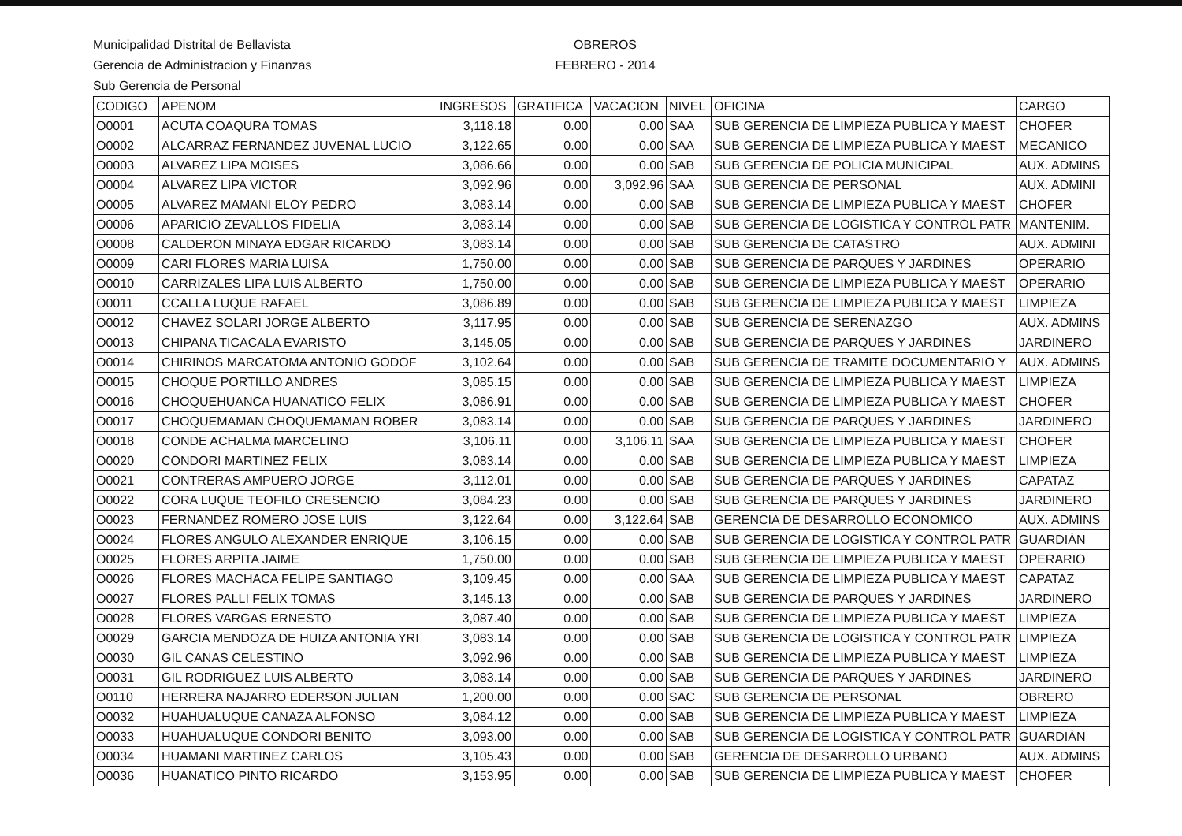Municipalidad Distrital de Bellavista
Gerencia de Administracion y Finanzas
Sub Gerencia de Personal
OBREROS
FEBRERO - 2014
| CODIGO | APENOM | INGRESOS | GRATIFICA | VACACION | NIVEL | OFICINA | CARGO |
| --- | --- | --- | --- | --- | --- | --- | --- |
| O0001 | ACUTA COAQURA TOMAS | 3,118.18 | 0.00 | 0.00 | SAA | SUB GERENCIA DE LIMPIEZA PUBLICA Y MAEST | CHOFER |
| O0002 | ALCARRAZ FERNANDEZ JUVENAL LUCIO | 3,122.65 | 0.00 | 0.00 | SAA | SUB GERENCIA DE LIMPIEZA PUBLICA Y MAEST | MECANICO |
| O0003 | ALVAREZ LIPA MOISES | 3,086.66 | 0.00 | 0.00 | SAB | SUB GERENCIA DE POLICIA MUNICIPAL | AUX. ADMINS |
| O0004 | ALVAREZ LIPA VICTOR | 3,092.96 | 0.00 | 3,092.96 | SAA | SUB GERENCIA DE PERSONAL | AUX. ADMINI |
| O0005 | ALVAREZ MAMANI ELOY PEDRO | 3,083.14 | 0.00 | 0.00 | SAB | SUB GERENCIA DE LIMPIEZA PUBLICA Y MAEST | CHOFER |
| O0006 | APARICIO ZEVALLOS FIDELIA | 3,083.14 | 0.00 | 0.00 | SAB | SUB GERENCIA DE LOGISTICA Y CONTROL PATR | MANTENIM. |
| O0008 | CALDERON MINAYA EDGAR RICARDO | 3,083.14 | 0.00 | 0.00 | SAB | SUB GERENCIA DE CATASTRO | AUX. ADMINI |
| O0009 | CARI FLORES MARIA LUISA | 1,750.00 | 0.00 | 0.00 | SAB | SUB GERENCIA DE PARQUES Y JARDINES | OPERARIO |
| O0010 | CARRIZALES LIPA LUIS ALBERTO | 1,750.00 | 0.00 | 0.00 | SAB | SUB GERENCIA DE LIMPIEZA PUBLICA Y MAEST | OPERARIO |
| O0011 | CCALLA LUQUE RAFAEL | 3,086.89 | 0.00 | 0.00 | SAB | SUB GERENCIA DE LIMPIEZA PUBLICA Y MAEST | LIMPIEZA |
| O0012 | CHAVEZ SOLARI JORGE ALBERTO | 3,117.95 | 0.00 | 0.00 | SAB | SUB GERENCIA DE SERENAZGO | AUX. ADMINS |
| O0013 | CHIPANA TICACALA EVARISTO | 3,145.05 | 0.00 | 0.00 | SAB | SUB GERENCIA DE PARQUES Y JARDINES | JARDINERO |
| O0014 | CHIRINOS MARCATOMA ANTONIO GODOF | 3,102.64 | 0.00 | 0.00 | SAB | SUB GERENCIA DE TRAMITE DOCUMENTARIO Y | AUX. ADMINS |
| O0015 | CHOQUE PORTILLO ANDRES | 3,085.15 | 0.00 | 0.00 | SAB | SUB GERENCIA DE LIMPIEZA PUBLICA Y MAEST | LIMPIEZA |
| O0016 | CHOQUEHUANCA HUANATICO FELIX | 3,086.91 | 0.00 | 0.00 | SAB | SUB GERENCIA DE LIMPIEZA PUBLICA Y MAEST | CHOFER |
| O0017 | CHOQUEMAMAN CHOQUEMAMAN ROBER | 3,083.14 | 0.00 | 0.00 | SAB | SUB GERENCIA DE PARQUES Y JARDINES | JARDINERO |
| O0018 | CONDE ACHALMA MARCELINO | 3,106.11 | 0.00 | 3,106.11 | SAA | SUB GERENCIA DE LIMPIEZA PUBLICA Y MAEST | CHOFER |
| O0020 | CONDORI MARTINEZ FELIX | 3,083.14 | 0.00 | 0.00 | SAB | SUB GERENCIA DE LIMPIEZA PUBLICA Y MAEST | LIMPIEZA |
| O0021 | CONTRERAS AMPUERO JORGE | 3,112.01 | 0.00 | 0.00 | SAB | SUB GERENCIA DE PARQUES Y JARDINES | CAPATAZ |
| O0022 | CORA LUQUE TEOFILO CRESENCIO | 3,084.23 | 0.00 | 0.00 | SAB | SUB GERENCIA DE PARQUES Y JARDINES | JARDINERO |
| O0023 | FERNANDEZ ROMERO JOSE LUIS | 3,122.64 | 0.00 | 3,122.64 | SAB | GERENCIA DE DESARROLLO ECONOMICO | AUX. ADMINS |
| O0024 | FLORES ANGULO ALEXANDER ENRIQUE | 3,106.15 | 0.00 | 0.00 | SAB | SUB GERENCIA DE LOGISTICA Y CONTROL PATR | GUARDIÁN |
| O0025 | FLORES ARPITA JAIME | 1,750.00 | 0.00 | 0.00 | SAB | SUB GERENCIA DE LIMPIEZA PUBLICA Y MAEST | OPERARIO |
| O0026 | FLORES MACHACA FELIPE SANTIAGO | 3,109.45 | 0.00 | 0.00 | SAA | SUB GERENCIA DE LIMPIEZA PUBLICA Y MAEST | CAPATAZ |
| O0027 | FLORES PALLI FELIX TOMAS | 3,145.13 | 0.00 | 0.00 | SAB | SUB GERENCIA DE PARQUES Y JARDINES | JARDINERO |
| O0028 | FLORES VARGAS ERNESTO | 3,087.40 | 0.00 | 0.00 | SAB | SUB GERENCIA DE LIMPIEZA PUBLICA Y MAEST | LIMPIEZA |
| O0029 | GARCIA MENDOZA DE HUIZA ANTONIA YRI | 3,083.14 | 0.00 | 0.00 | SAB | SUB GERENCIA DE LOGISTICA Y CONTROL PATR | LIMPIEZA |
| O0030 | GIL CANAS CELESTINO | 3,092.96 | 0.00 | 0.00 | SAB | SUB GERENCIA DE LIMPIEZA PUBLICA Y MAEST | LIMPIEZA |
| O0031 | GIL RODRIGUEZ LUIS ALBERTO | 3,083.14 | 0.00 | 0.00 | SAB | SUB GERENCIA DE PARQUES Y JARDINES | JARDINERO |
| O0110 | HERRERA NAJARRO EDERSON JULIAN | 1,200.00 | 0.00 | 0.00 | SAC | SUB GERENCIA DE PERSONAL | OBRERO |
| O0032 | HUAHUALUQUE CANAZA ALFONSO | 3,084.12 | 0.00 | 0.00 | SAB | SUB GERENCIA DE LIMPIEZA PUBLICA Y MAEST | LIMPIEZA |
| O0033 | HUAHUALUQUE CONDORI BENITO | 3,093.00 | 0.00 | 0.00 | SAB | SUB GERENCIA DE LOGISTICA Y CONTROL PATR | GUARDIÁN |
| O0034 | HUAMANI MARTINEZ CARLOS | 3,105.43 | 0.00 | 0.00 | SAB | GERENCIA DE DESARROLLO URBANO | AUX. ADMINS |
| O0036 | HUANATICO PINTO RICARDO | 3,153.95 | 0.00 | 0.00 | SAB | SUB GERENCIA DE LIMPIEZA PUBLICA Y MAEST | CHOFER |